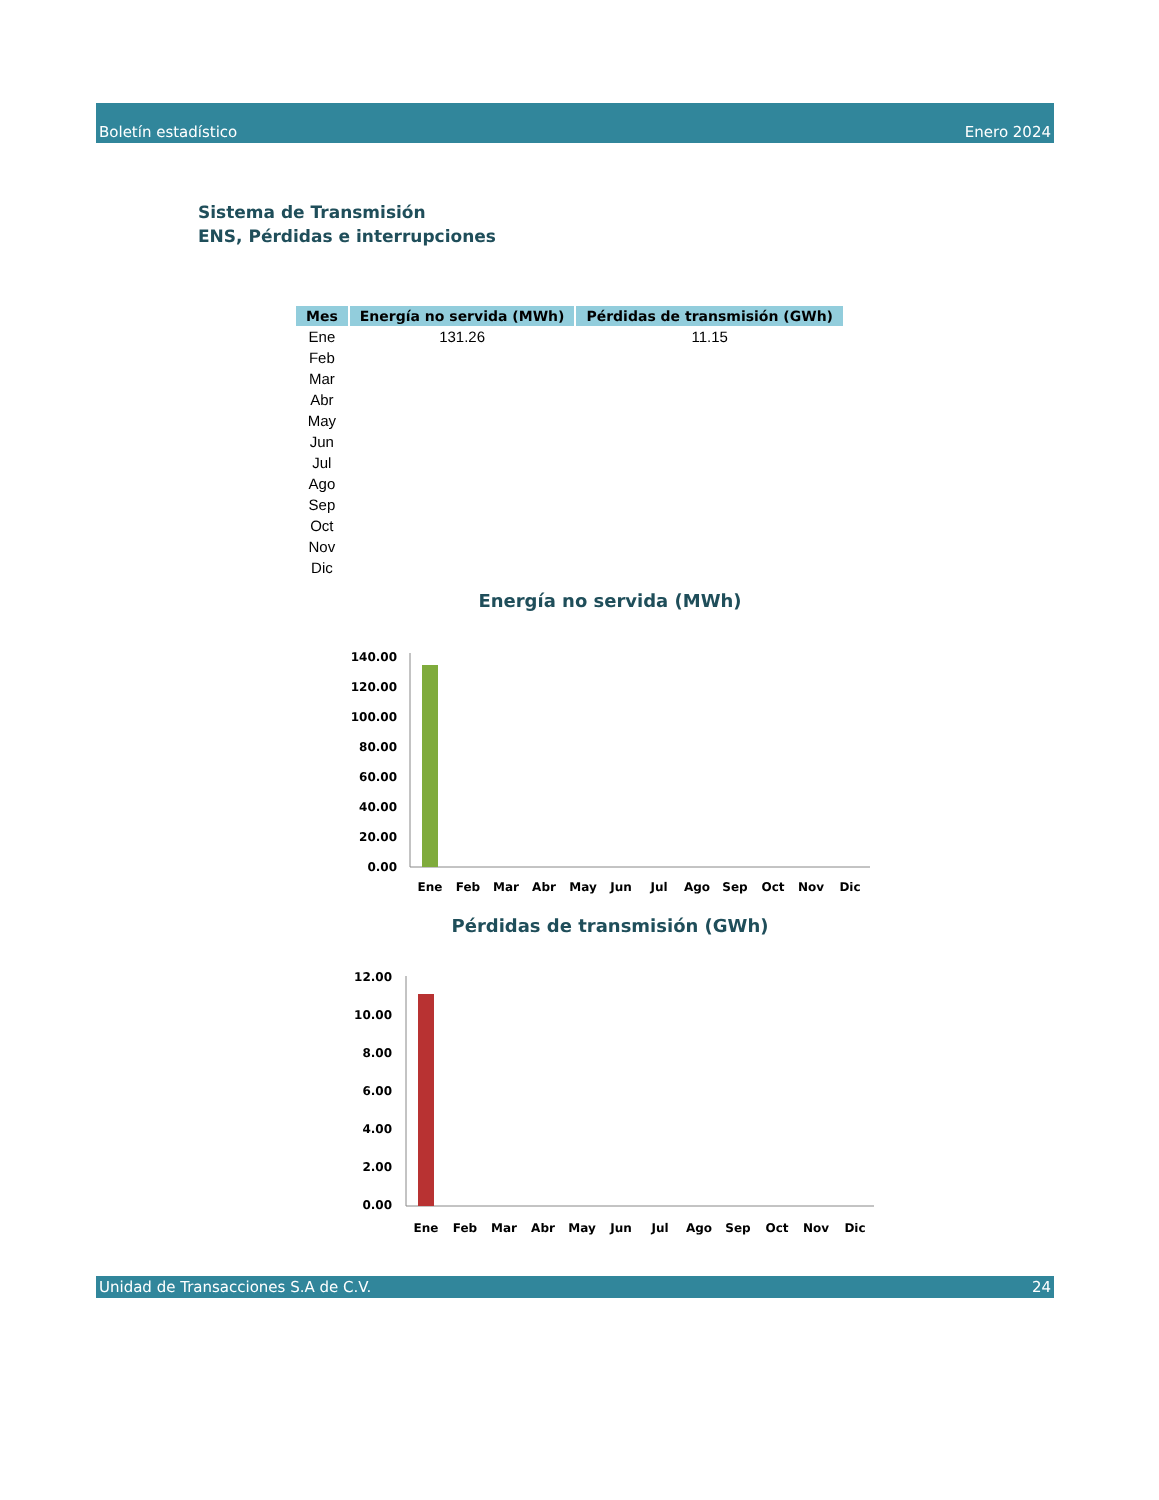Boletín estadístico Enero 2024
Sistema de Transmisión
ENS, Pérdidas e interrupciones
| Mes | Energía no servida (MWh) | Pérdidas de transmisión (GWh) |
| --- | --- | --- |
| Ene | 131.26 | 11.15 |
| Feb | | |
| Mar | | |
| Abr | | |
| May | | |
| Jun | | |
| Jul | | |
| Ago | | |
| Sep | | |
| Oct | | |
| Nov | | |
| Dic | | |
Energía no servida (MWh)
140.00
120.00
100.00
80.00
60.00
40.00
20.00
0.00
Ene
Feb
Mar
Abr
May
Jun
Jul
Ago
Sep
Oct
Nov
Dic
Pérdidas de transmisión (GWh)
12.00
10.00
8.00
6.00
4.00
2.00
0.00
Ene
Feb
Mar
Abr
May
Jun
Jul
Ago
Sep
Oct
Nov
Dic
Unidad de Transacciones S.A de C.V. 24